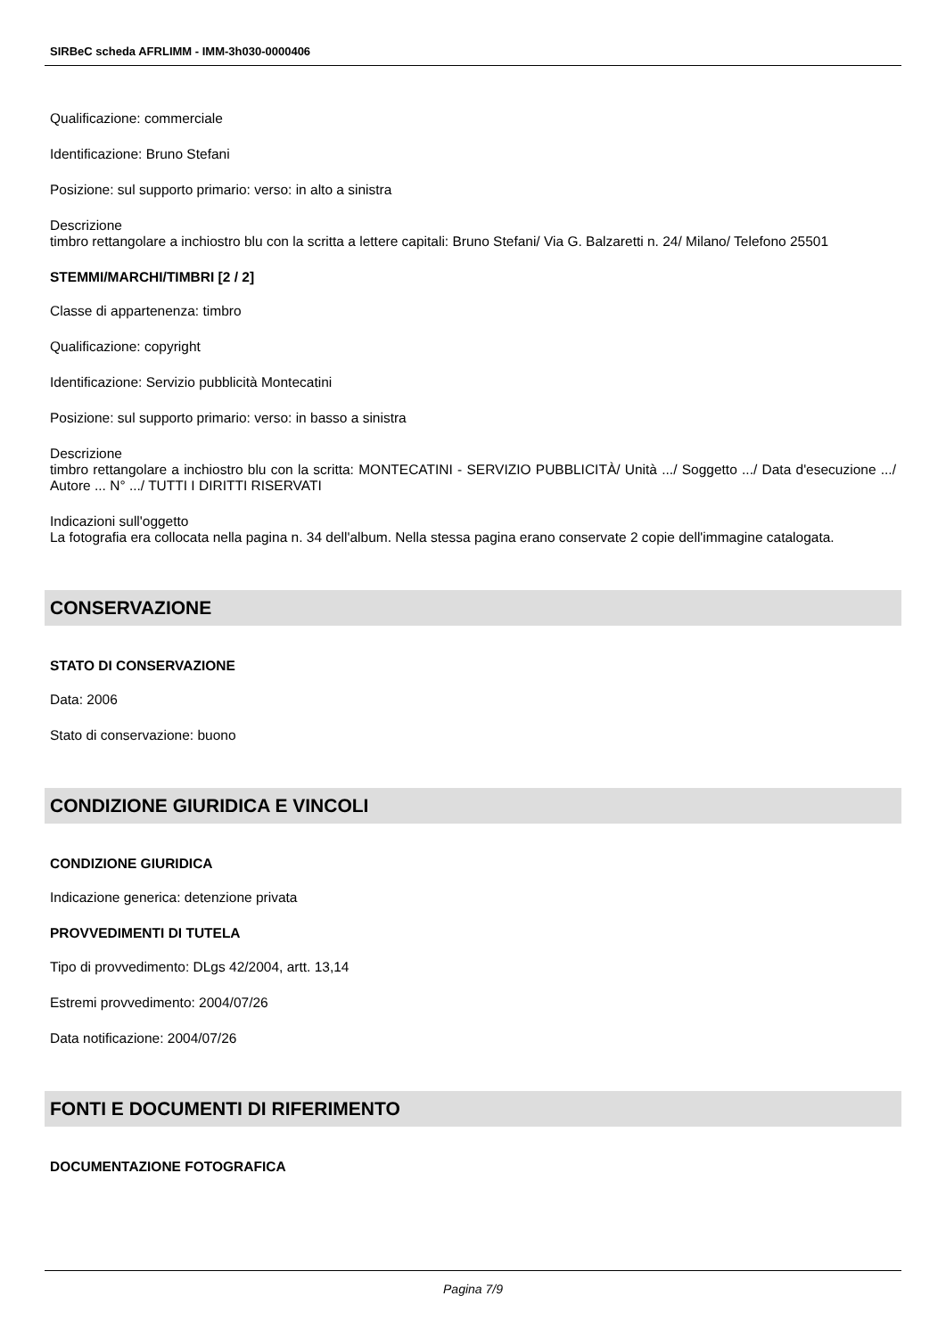SIRBeC scheda AFRLIMM - IMM-3h030-0000406
Qualificazione: commerciale
Identificazione: Bruno Stefani
Posizione: sul supporto primario: verso: in alto a sinistra
Descrizione
timbro rettangolare a inchiostro blu con la scritta a lettere capitali: Bruno Stefani/ Via G. Balzaretti n. 24/ Milano/ Telefono 25501
STEMMI/MARCHI/TIMBRI [2 / 2]
Classe di appartenenza: timbro
Qualificazione: copyright
Identificazione: Servizio pubblicità Montecatini
Posizione: sul supporto primario: verso: in basso a sinistra
Descrizione
timbro rettangolare a inchiostro blu con la scritta: MONTECATINI - SERVIZIO PUBBLICITÀ/ Unità .../ Soggetto .../ Data d'esecuzione .../ Autore ... N° .../ TUTTI I DIRITTI RISERVATI
Indicazioni sull'oggetto
La fotografia era collocata nella pagina n. 34 dell'album. Nella stessa pagina erano conservate 2 copie dell'immagine catalogata.
CONSERVAZIONE
STATO DI CONSERVAZIONE
Data: 2006
Stato di conservazione: buono
CONDIZIONE GIURIDICA E VINCOLI
CONDIZIONE GIURIDICA
Indicazione generica: detenzione privata
PROVVEDIMENTI DI TUTELA
Tipo di provvedimento: DLgs 42/2004, artt. 13,14
Estremi provvedimento: 2004/07/26
Data notificazione: 2004/07/26
FONTI E DOCUMENTI DI RIFERIMENTO
DOCUMENTAZIONE FOTOGRAFICA
Pagina 7/9